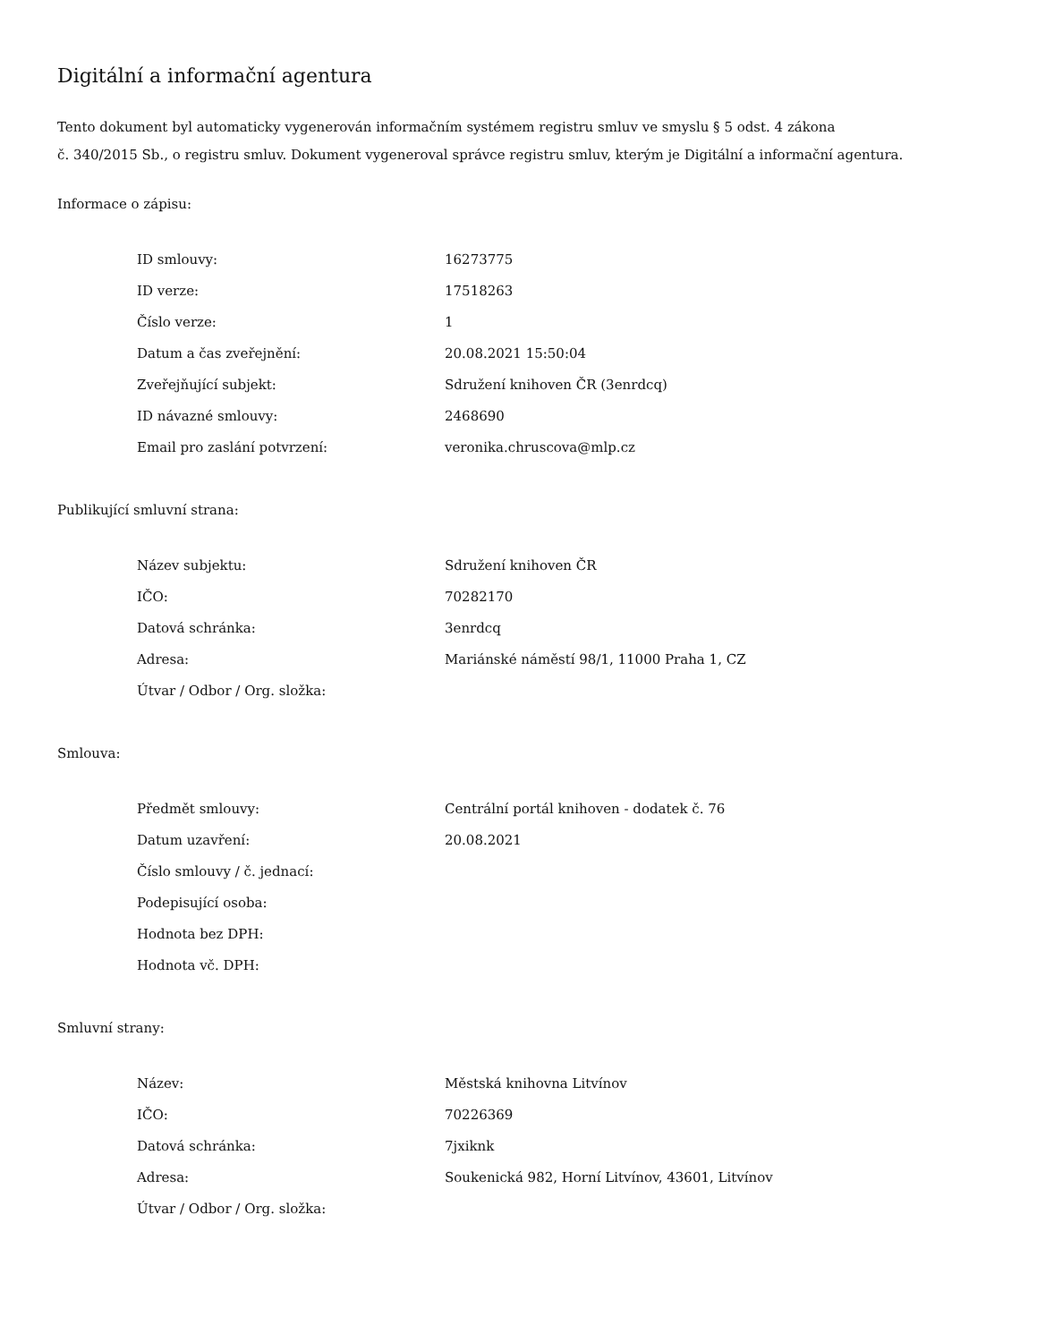Digitální a informační agentura
Tento dokument byl automaticky vygenerován informačním systémem registru smluv ve smyslu § 5 odst. 4 zákona
č. 340/2015 Sb., o registru smluv. Dokument vygeneroval správce registru smluv, kterým je Digitální a informační agentura.
Informace o zápisu:
| ID smlouvy: | 16273775 |
| ID verze: | 17518263 |
| Číslo verze: | 1 |
| Datum a čas zveřejnění: | 20.08.2021 15:50:04 |
| Zveřejňující subjekt: | Sdružení knihoven ČR (3enrdcq) |
| ID návazné smlouvy: | 2468690 |
| Email pro zaslání potvrzení: | veronika.chruscova@mlp.cz |
Publikující smluvní strana:
| Název subjektu: | Sdružení knihoven ČR |
| IČO: | 70282170 |
| Datová schránka: | 3enrdcq |
| Adresa: | Mariánské náměstí 98/1, 11000 Praha 1, CZ |
| Útvar / Odbor / Org. složka: | |
Smlouva:
| Předmět smlouvy: | Centrální portál knihoven - dodatek č. 76 |
| Datum uzavření: | 20.08.2021 |
| Číslo smlouvy / č. jednací: | |
| Podepisující osoba: | |
| Hodnota bez DPH: | |
| Hodnota vč. DPH: | |
Smluvní strany:
| Název: | Městská knihovna Litvínov |
| IČO: | 70226369 |
| Datová schránka: | 7jxiknk |
| Adresa: | Soukenická 982, Horní Litvínov, 43601, Litvínov |
| Útvar / Odbor / Org. složka: | |